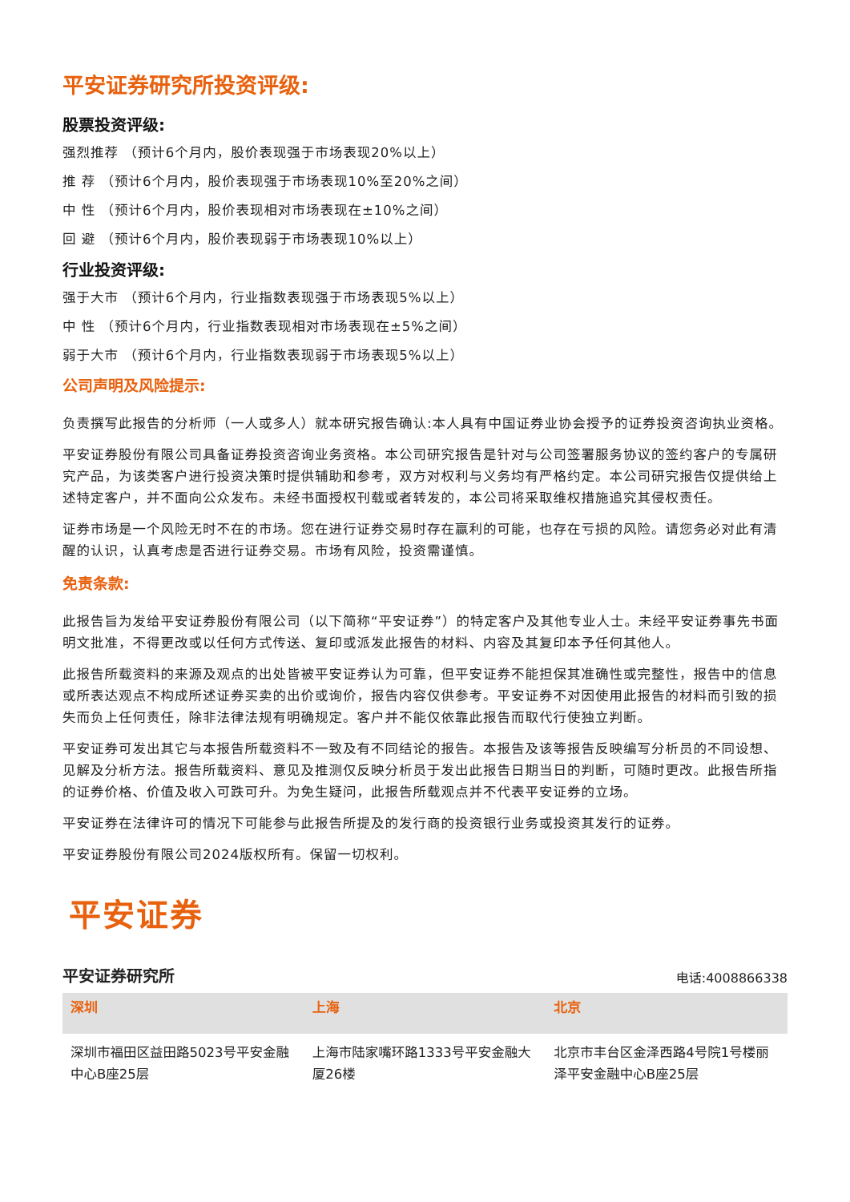平安证券研究所投资评级:
股票投资评级:
强烈推荐 （预计6个月内，股价表现强于市场表现20%以上）
推 荐 （预计6个月内，股价表现强于市场表现10%至20%之间）
中 性 （预计6个月内，股价表现相对市场表现在±10%之间）
回 避 （预计6个月内，股价表现弱于市场表现10%以上）
行业投资评级:
强于大市 （预计6个月内，行业指数表现强于市场表现5%以上）
中 性 （预计6个月内，行业指数表现相对市场表现在±5%之间）
弱于大市 （预计6个月内，行业指数表现弱于市场表现5%以上）
公司声明及风险提示:
负责撰写此报告的分析师（一人或多人）就本研究报告确认:本人具有中国证券业协会授予的证券投资咨询执业资格。
平安证券股份有限公司具备证券投资咨询业务资格。本公司研究报告是针对与公司签署服务协议的签约客户的专属研究产品，为该类客户进行投资决策时提供辅助和参考，双方对权利与义务均有严格约定。本公司研究报告仅提供给上述特定客户，并不面向公众发布。未经书面授权刊载或者转发的，本公司将采取维权措施追究其侵权责任。
证券市场是一个风险无时不在的市场。您在进行证券交易时存在赢利的可能，也存在亏损的风险。请您务必对此有清醒的认识，认真考虑是否进行证券交易。市场有风险，投资需谨慎。
免责条款:
此报告旨为发给平安证券股份有限公司（以下简称“平安证券”）的特定客户及其他专业人士。未经平安证券事先书面明文批准，不得更改或以任何方式传送、复印或派发此报告的材料、内容及其复印本予任何其他人。
此报告所载资料的来源及观点的出处皆被平安证券认为可靠，但平安证券不能担保其准确性或完整性，报告中的信息或所表达观点不构成所述证券买卖的出价或询价，报告内容仅供参考。平安证券不对因使用此报告的材料而引致的损失而负上任何责任，除非法律法规有明确规定。客户并不能仅依靠此报告而取代行使独立判断。
平安证券可发出其它与本报告所载资料不一致及有不同结论的报告。本报告及该等报告反映编写分析员的不同设想、见解及分析方法。报告所载资料、意见及推测仅反映分析员于发出此报告日期当日的判断，可随时更改。此报告所指的证券价格、价值及收入可跌可升。为免生疑问，此报告所载观点并不代表平安证券的立场。
平安证券在法律许可的情况下可能参与此报告所提及的发行商的投资银行业务或投资其发行的证券。
平安证券股份有限公司2024版权所有。保留一切权利。
平安证券
平安证券研究所 电话:4008866338
| 深圳 | 上海 | 北京 |
| --- | --- | --- |
| 深圳市福田区益田路5023号平安金融中心B座25层 | 上海市陆家嘴环路1333号平安金融大厦26楼 | 北京市丰台区金泽西路4号院1号楼丽泽平安金融中心B座25层 |